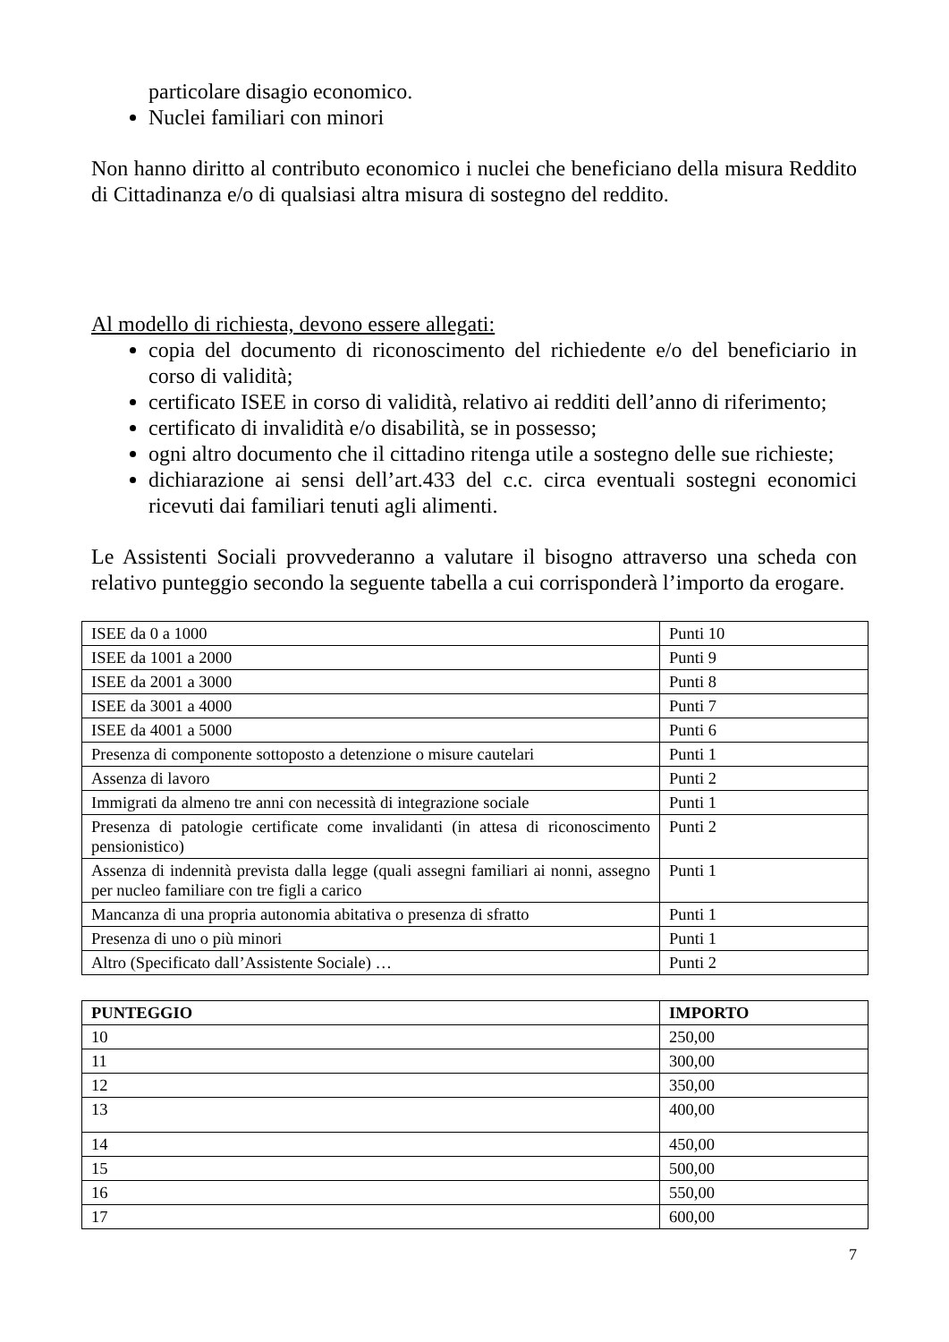particolare disagio economico.
Nuclei familiari con minori
Non hanno diritto al contributo economico i nuclei che beneficiano della misura Reddito di Cittadinanza e/o di qualsiasi altra misura di sostegno del reddito.
Al modello di richiesta, devono essere allegati:
copia del documento di riconoscimento del richiedente e/o del beneficiario in corso di validità;
certificato ISEE in corso di validità, relativo ai redditi dell’anno di riferimento;
certificato di invalidità e/o disabilità, se in possesso;
ogni altro documento che il cittadino ritenga utile a sostegno delle sue richieste;
dichiarazione ai sensi dell’art.433 del c.c. circa eventuali sostegni economici ricevuti dai familiari tenuti agli alimenti.
Le Assistenti Sociali provvederanno a valutare il bisogno attraverso una scheda con relativo punteggio secondo la seguente tabella a cui corrisponderà l’importo da erogare.
| ISEE da 0 a 1000 | Punti 10 |
| ISEE da 1001 a 2000 | Punti 9 |
| ISEE da 2001 a 3000 | Punti 8 |
| ISEE da 3001 a 4000 | Punti 7 |
| ISEE da 4001 a 5000 | Punti 6 |
| Presenza di componente sottoposto a detenzione o misure cautelari | Punti 1 |
| Assenza di lavoro | Punti 2 |
| Immigrati da almeno tre anni con necessità di integrazione sociale | Punti 1 |
| Presenza di patologie certificate come invalidanti (in attesa di riconoscimento pensionistico) | Punti 2 |
| Assenza di indennità prevista dalla legge (quali assegni familiari ai nonni, assegno per nucleo familiare con tre figli a carico | Punti 1 |
| Mancanza di una propria autonomia abitativa o presenza di sfratto | Punti 1 |
| Presenza di uno o più minori | Punti 1 |
| Altro (Specificato dall’Assistente Sociale) … | Punti 2 |
| PUNTEGGIO | IMPORTO |
| --- | --- |
| 10 | 250,00 |
| 11 | 300,00 |
| 12 | 350,00 |
| 13 | 400,00 |
| 14 | 450,00 |
| 15 | 500,00 |
| 16 | 550,00 |
| 17 | 600,00 |
7